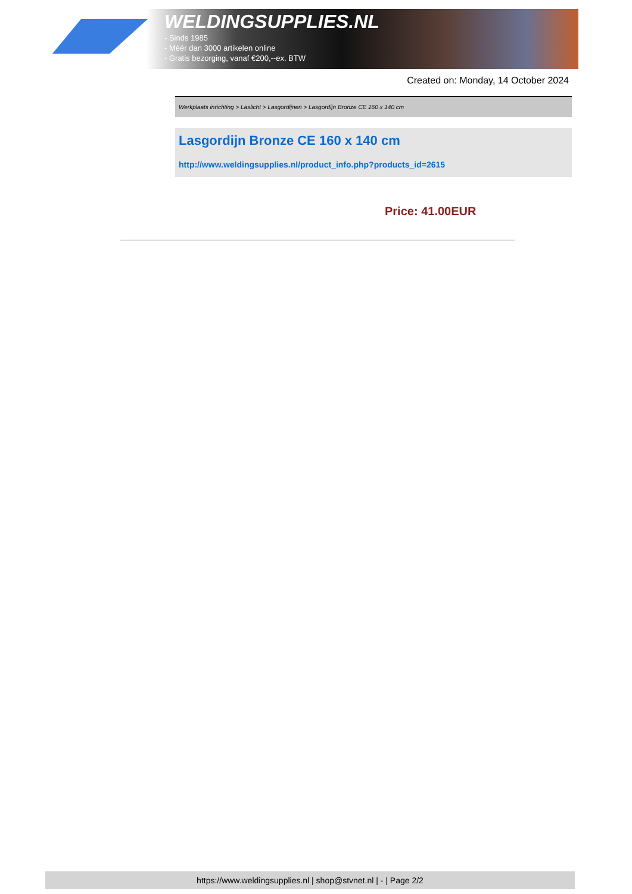WELDINGSUPPLIES.NL
- Sinds 1985
- Méér dan 3000 artikelen online
- Gratis bezorging, vanaf €200,--ex. BTW
Created on: Monday, 14 October 2024
Werkplaats inrichting > Laslicht > Lasgordijnen > Lasgordijn Bronze CE 160 x 140 cm
Lasgordijn Bronze CE 160 x 140 cm
http://www.weldingsupplies.nl/product_info.php?products_id=2615
Price: 41.00EUR
https://www.weldingsupplies.nl | shop@stvnet.nl | - | Page 2/2